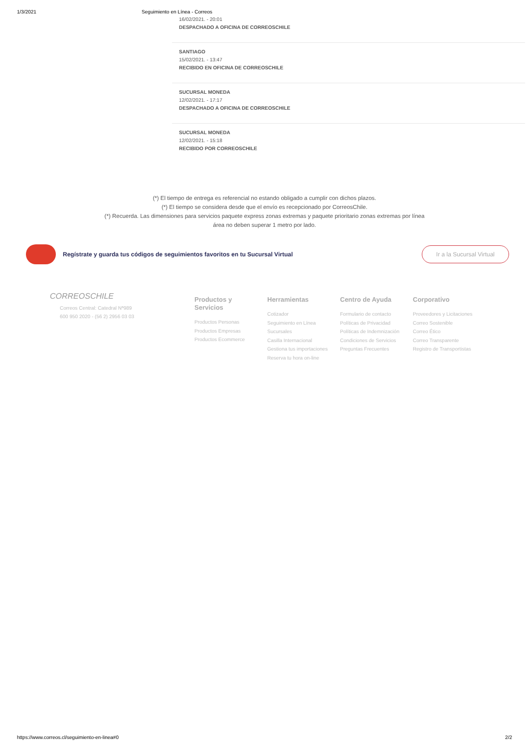1/3/2021 Seguimiento en Línea - Correos
16/02/2021. - 20:01
DESPACHADO A OFICINA DE CORREOSCHILE
SANTIAGO
15/02/2021. - 13:47
RECIBIDO EN OFICINA DE CORREOSCHILE
SUCURSAL MONEDA
12/02/2021. - 17:17
DESPACHADO A OFICINA DE CORREOSCHILE
SUCURSAL MONEDA
12/02/2021. - 15:18
RECIBIDO POR CORREOSCHILE
(*) El tiempo de entrega es referencial no estando obligado a cumplir con dichos plazos.
(*) El tiempo se considera desde que el envío es recepcionado por CorreosChile.
(*) Recuerda. Las dimensiones para servicios paquete express zonas extremas y paquete prioritario zonas extremas por línea área no deben superar 1 metro por lado.
Regístrate y guarda tus códigos de seguimientos favoritos en tu Sucursal Virtual
Ir a la Sucursal Virtual
CORREOSCHILE
Correos Central: Catedral Nª989
600 950 2020 - (56 2) 2956 03 03
Productos y
Servicios
Productos Personas
Productos Empresas
Productos Ecommerce
Herramientas
Cotizador
Seguimiento en Línea
Sucursales
Casilla Internacional
Gestiona tus importaciones
Reserva tu hora on-line
Centro de Ayuda
Formulario de contacto
Políticas de Privacidad
Políticas de Indemnización
Condiciones de Servicios
Preguntas Frecuentes
Corporativo
Proveedores y Licitaciones
Correo Sostenible
Correo Ético
Correo Transparente
Registro de Transportistas
https://www.correos.cl/seguimiento-en-linea#0 2/2